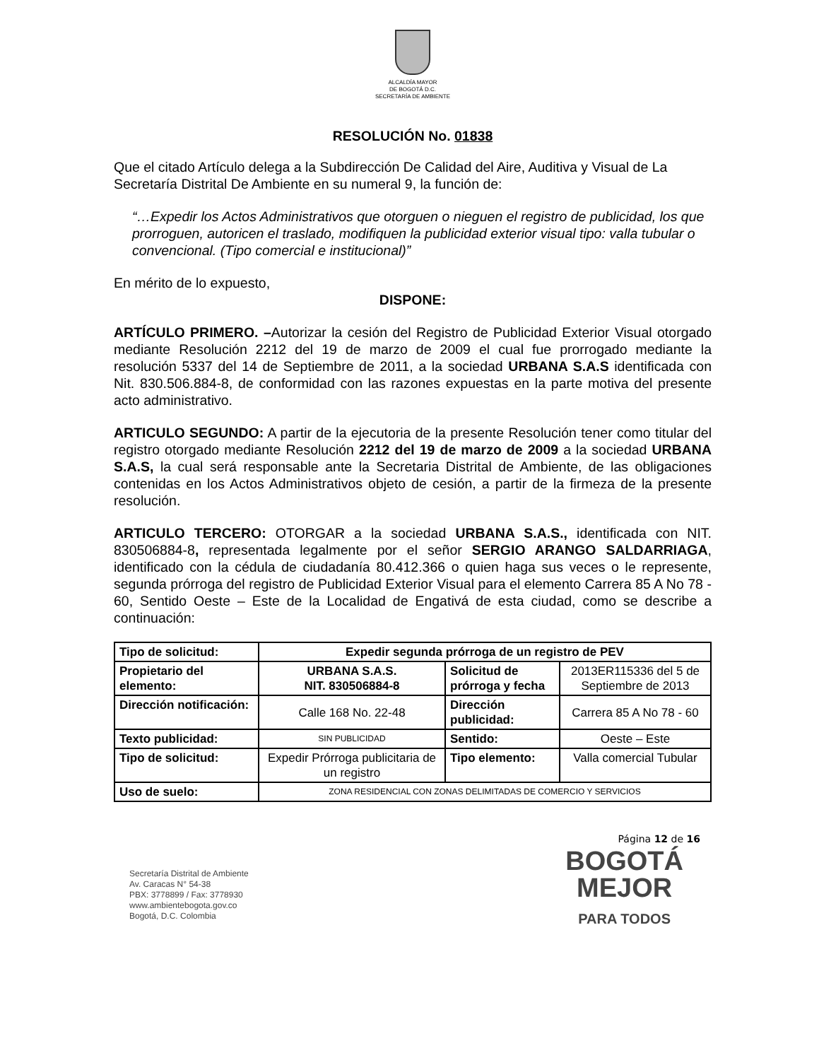ALCALDÍA MAYOR
DE BOGOTÁ D.C.
SECRETARÍA DE AMBIENTE
RESOLUCIÓN No. 01838
Que el citado Artículo delega a la Subdirección De Calidad del Aire, Auditiva y Visual de La Secretaría Distrital De Ambiente en su numeral 9, la función de:
“…Expedir los Actos Administrativos que otorguen o nieguen el registro de publicidad, los que prorroguen, autoricen el traslado, modifiquen la publicidad exterior visual tipo: valla tubular o convencional. (Tipo comercial e institucional)”
En mérito de lo expuesto,
DISPONE:
ARTÍCULO PRIMERO. –Autorizar la cesión del Registro de Publicidad Exterior Visual otorgado mediante Resolución 2212 del 19 de marzo de 2009 el cual fue prorrogado mediante la resolución 5337 del 14 de Septiembre de 2011, a la sociedad URBANA S.A.S identificada con Nit. 830.506.884-8, de conformidad con las razones expuestas en la parte motiva del presente acto administrativo.
ARTICULO SEGUNDO: A partir de la ejecutoria de la presente Resolución tener como titular del registro otorgado mediante Resolución 2212 del 19 de marzo de 2009 a la sociedad URBANA S.A.S, la cual será responsable ante la Secretaria Distrital de Ambiente, de las obligaciones contenidas en los Actos Administrativos objeto de cesión, a partir de la firmeza de la presente resolución.
ARTICULO TERCERO: OTORGAR a la sociedad URBANA S.A.S., identificada con NIT. 830506884-8, representada legalmente por el señor SERGIO ARANGO SALDARRIAGA, identificado con la cédula de ciudadanía 80.412.366 o quien haga sus veces o le represente, segunda prórroga del registro de Publicidad Exterior Visual para el elemento Carrera 85 A No 78 - 60, Sentido Oeste – Este de la Localidad de Engativá de esta ciudad, como se describe a continuación:
| Tipo de solicitud: | Expedir segunda prórroga de un registro de PEV | | |
| Propietario del elemento: | URBANA S.A.S. NIT. 830506884-8 | Solicitud de prórroga y fecha | 2013ER115336 del 5 de Septiembre de 2013 |
| Dirección notificación: | Calle 168 No. 22-48 | Dirección publicidad: | Carrera 85 A No 78 - 60 |
| Texto publicidad: | SIN PUBLICIDAD | Sentido: | Oeste – Este |
| Tipo de solicitud: | Expedir Prórroga publicitaria de un registro | Tipo elemento: | Valla comercial Tubular |
| Uso de suelo: | ZONA RESIDENCIAL CON ZONAS DELIMITADAS DE COMERCIO Y SERVICIOS | | |
Página 12 de 16
Secretaría Distrital de Ambiente
Av. Caracas N° 54-38
PBX: 3778899 / Fax: 3778930
www.ambientebogota.gov.co
Bogotá, D.C. Colombia
BOGOTÁ
MEJOR
PARA TODOS